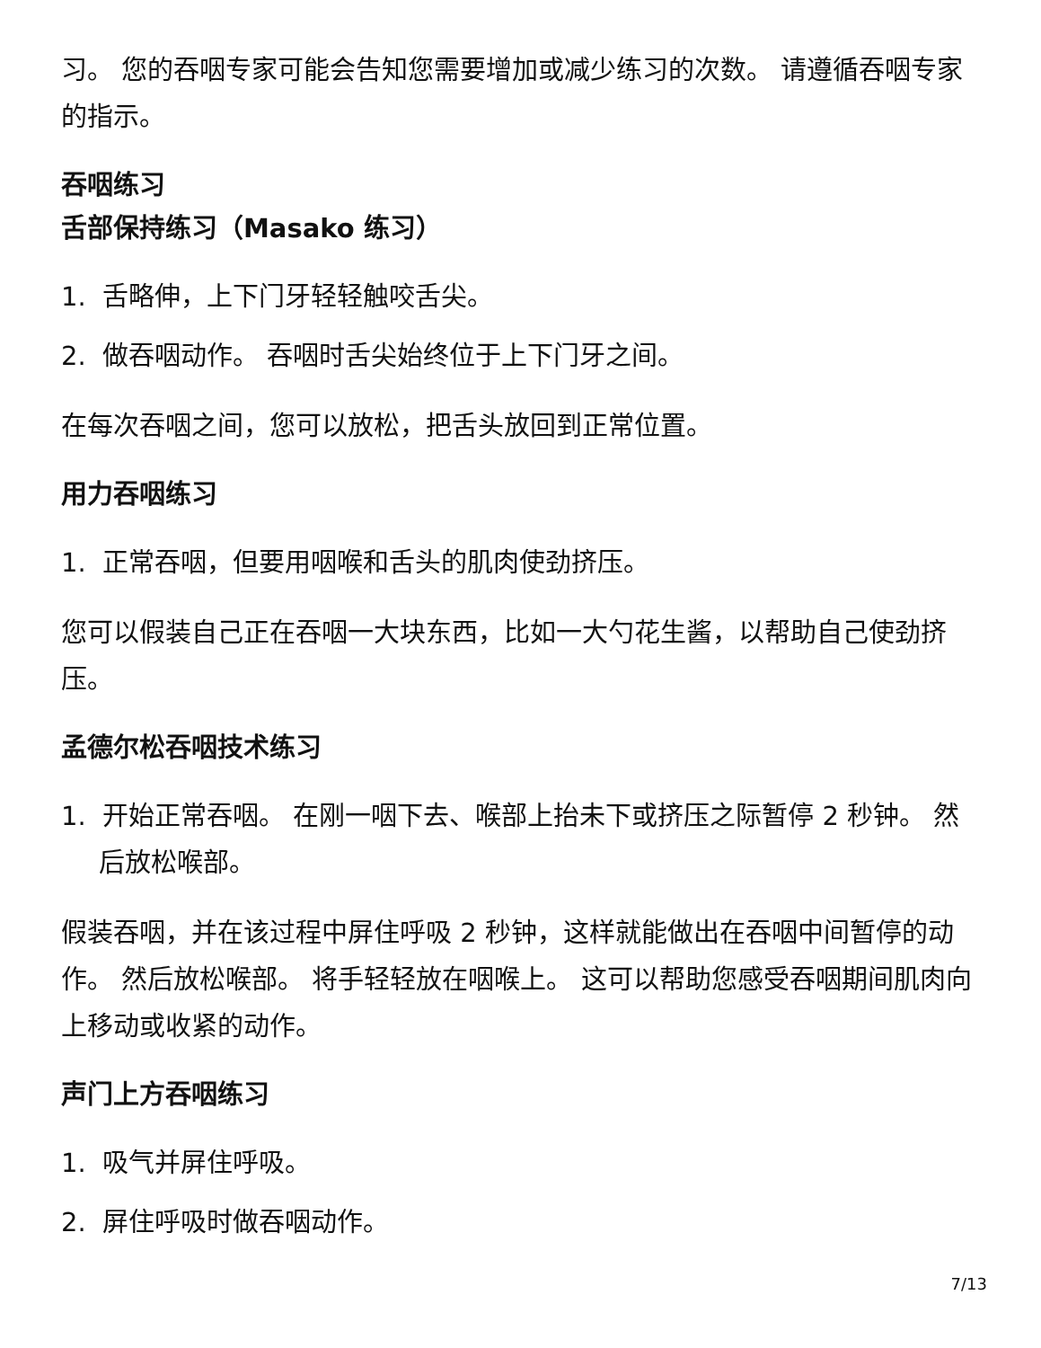习。 您的吞咽专家可能会告知您需要增加或减少练习的次数。 请遵循吞咽专家的指示。
吞咽练习
舌部保持练习（Masako 练习）
1. 舌略伸，上下门牙轻轻触咬舌尖。
2. 做吞咽动作。 吞咽时舌尖始终位于上下门牙之间。
在每次吞咽之间，您可以放松，把舌头放回到正常位置。
用力吞咽练习
1. 正常吞咽，但要用咽喉和舌头的肌肉使劲挤压。
您可以假装自己正在吞咽一大块东西，比如一大勺花生酱，以帮助自己使劲挤压。
孟德尔松吞咽技术练习
1. 开始正常吞咽。 在刚一咽下去、喉部上抬未下或挤压之际暂停 2 秒钟。 然后放松喉部。
假装吞咽，并在该过程中屏住呼吸 2 秒钟，这样就能做出在吞咽中间暂停的动作。 然后放松喉部。 将手轻轻放在咽喉上。 这可以帮助您感受吞咽期间肌肉向上移动或收紧的动作。
声门上方吞咽练习
1. 吸气并屏住呼吸。
2. 屏住呼吸时做吞咽动作。
7/13